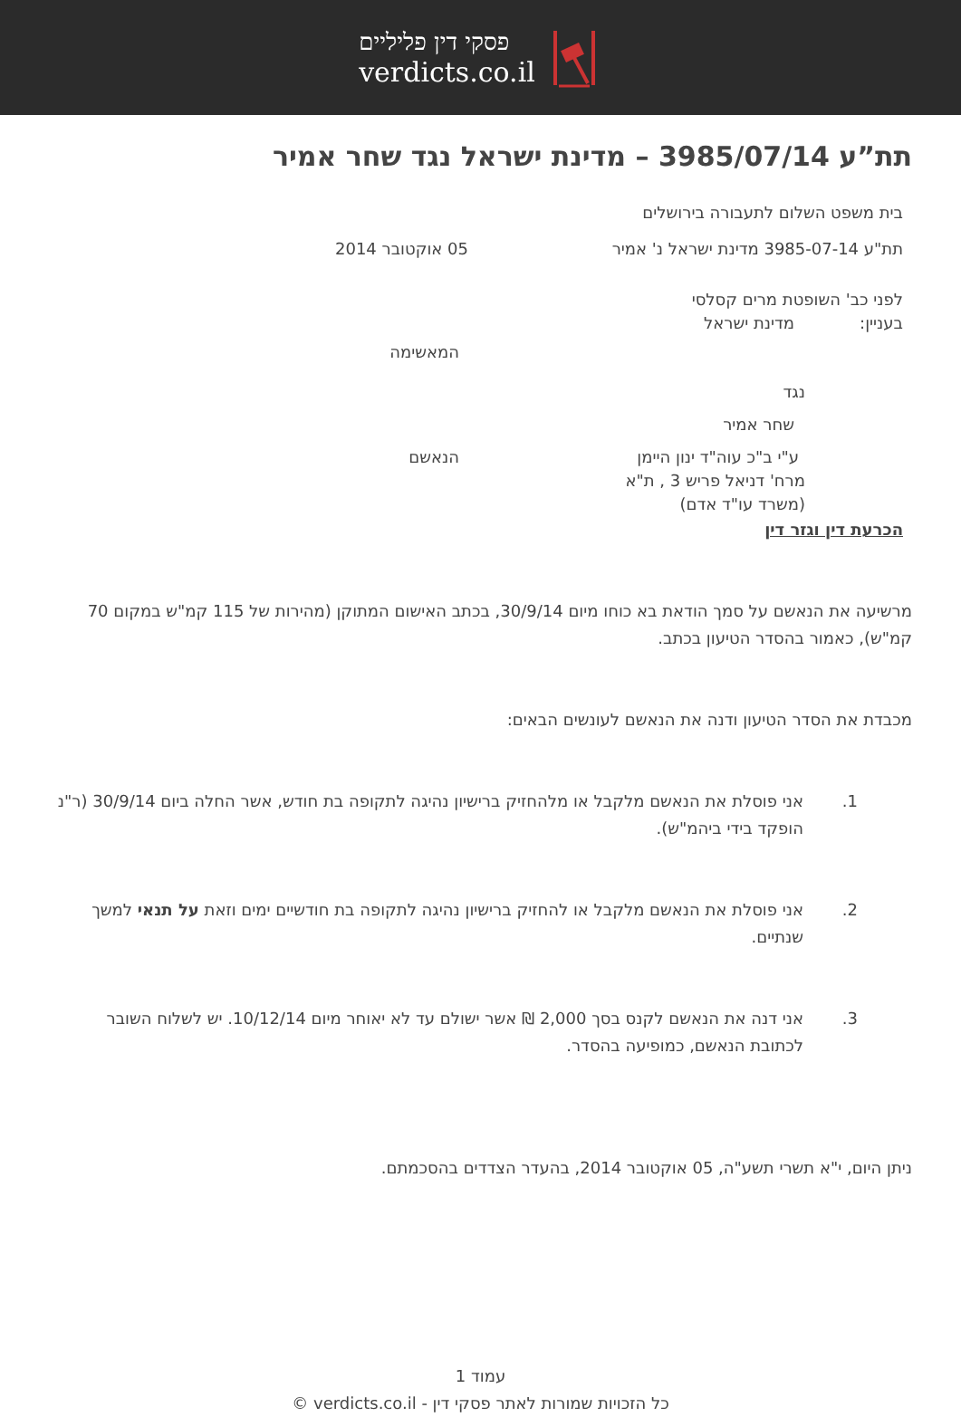פסקי דין פליליים
verdicts.co.il
תת”ע 3985/07/14 – מדינת ישראל נגד שחר אמיר
בית משפט השלום לתעבורה בירושלים
תת"ע 3985-07-14 מדינת ישראל נ' אמיר 05 אוקטובר 2014
לפני כב' השופטת מרים קסלסי
בעניין: מדינת ישראל
המאשימה
נגד
שחר אמיר
ע"י ב"כ עוה"ד ינון היימן הנאשם
מרח' דניאל פריש 3 , ת"א
(משרד עו"ד אדם)
הכרעת דין וגזר דין
מרשיעה את הנאשם על סמך הודאת בא כוחו מיום 30/9/14, בכתב האישום המתוקן (מהירות של 115 קמ"ש במקום 70 קמ"ש), כאמור בהסדר הטיעון בכתב.
מכבדת את הסדר הטיעון ודנה את הנאשם לעונשים הבאים:
1. אני פוסלת את הנאשם מלקבל או מלהחזיק ברישיון נהיגה לתקופה בת חודש, אשר החלה ביום 30/9/14 (ר"נ הופקד בידי ביהמ"ש).
2. אני פוסלת את הנאשם מלקבל או להחזיק ברישיון נהיגה לתקופה בת חודשיים ימים וזאת על תנאי למשך שנתיים.
3. אני דנה את הנאשם לקנס בסך 2,000 ₪ אשר ישולם עד לא יאוחר מיום 10/12/14. יש לשלוח השובר לכתובת הנאשם, כמופיעה בהסדר.
ניתן היום, י"א תשרי תשע"ה, 05 אוקטובר 2014, בהעדר הצדדים בהסכמתם.
עמוד 1
כל הזכויות שמורות לאתר פסקי דין - verdicts.co.il ©